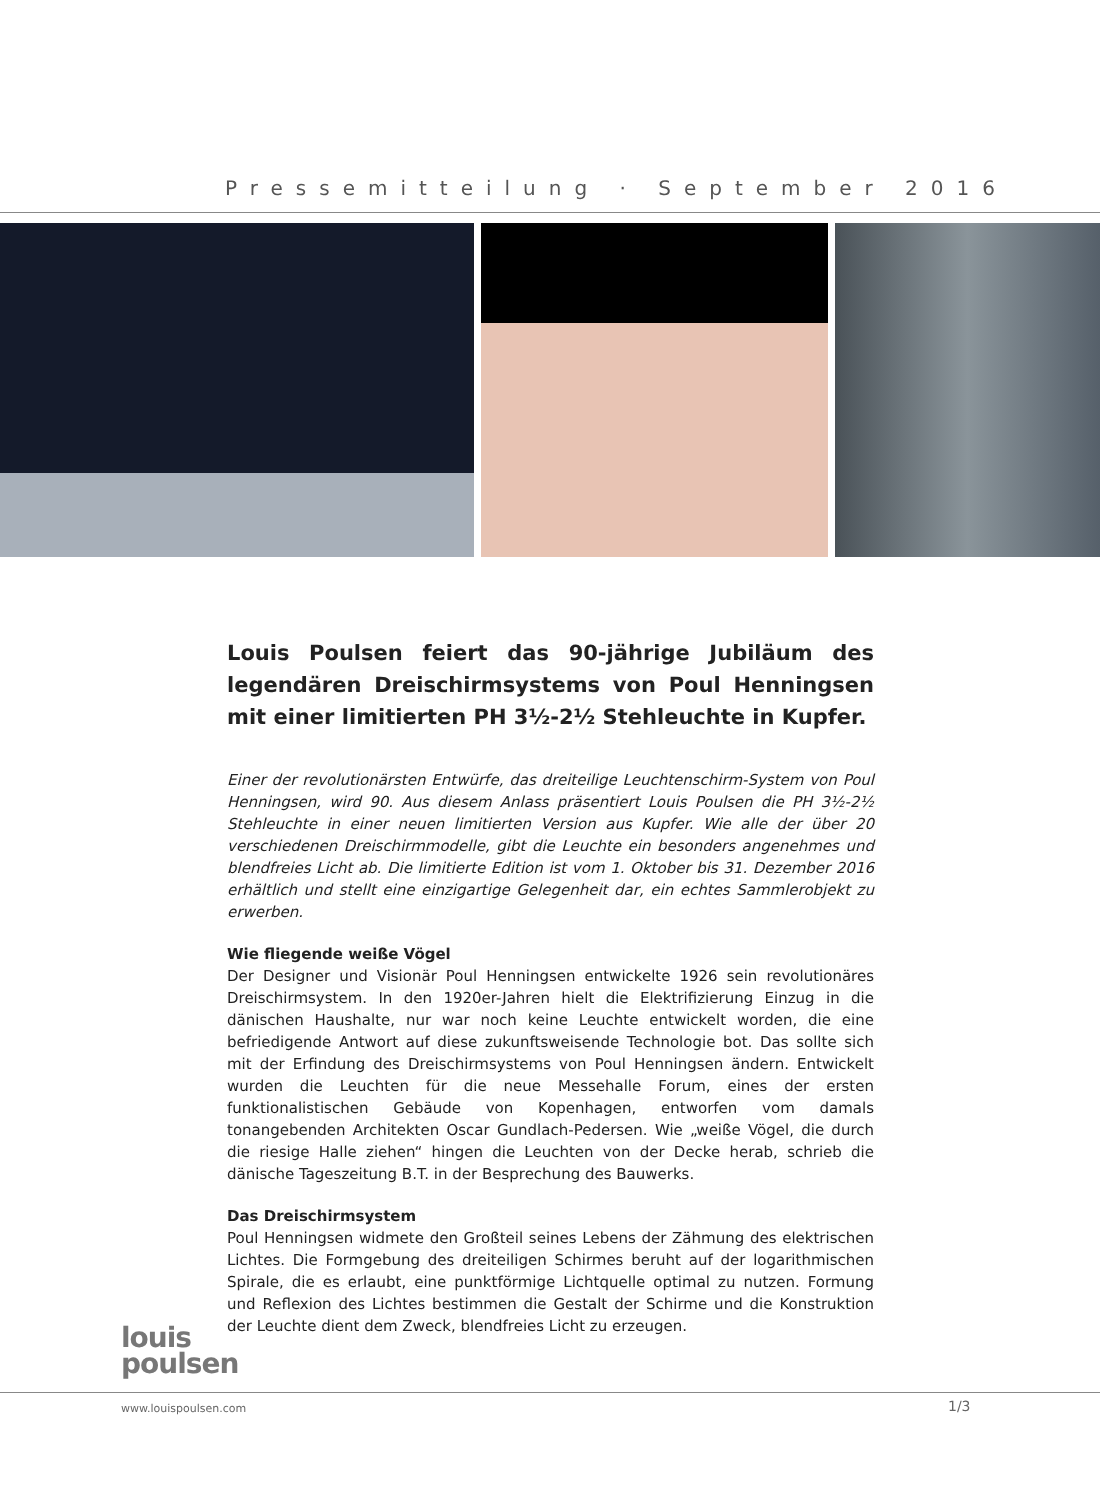Pressemitteilung · September 2016
Louis Poulsen feiert das 90-jährige Jubiläum des legendären Dreischirmsystems von Poul Henningsen mit einer limitierten PH 3½-2½ Stehleuchte in Kupfer.
Einer der revolutionärsten Entwürfe, das dreiteilige Leuchtenschirm-System von Poul Henningsen, wird 90. Aus diesem Anlass präsentiert Louis Poulsen die PH 3½-2½ Stehleuchte in einer neuen limitierten Version aus Kupfer. Wie alle der über 20 verschiedenen Dreischirmmodelle, gibt die Leuchte ein besonders angenehmes und blendfreies Licht ab. Die limitierte Edition ist vom 1. Oktober bis 31. Dezember 2016 erhältlich und stellt eine einzigartige Gelegenheit dar, ein echtes Sammlerobjekt zu erwerben.
Wie fliegende weiße Vögel
Der Designer und Visionär Poul Henningsen entwickelte 1926 sein revolutionäres Dreischirmsystem. In den 1920er-Jahren hielt die Elektrifizierung Einzug in die dänischen Haushalte, nur war noch keine Leuchte entwickelt worden, die eine befriedigende Antwort auf diese zukunftsweisende Technologie bot. Das sollte sich mit der Erfindung des Dreischirmsystems von Poul Henningsen ändern. Entwickelt wurden die Leuchten für die neue Messehalle Forum, eines der ersten funktionalistischen Gebäude von Kopenhagen, entworfen vom damals tonangebenden Architekten Oscar Gundlach-Pedersen. Wie „weiße Vögel, die durch die riesige Halle ziehen“ hingen die Leuchten von der Decke herab, schrieb die dänische Tageszeitung B.T. in der Besprechung des Bauwerks.
Das Dreischirmsystem
Poul Henningsen widmete den Großteil seines Lebens der Zähmung des elektrischen Lichtes. Die Formgebung des dreiteiligen Schirmes beruht auf der logarithmischen Spirale, die es erlaubt, eine punktförmige Lichtquelle optimal zu nutzen. Formung und Reflexion des Lichtes bestimmen die Gestalt der Schirme und die Konstruktion der Leuchte dient dem Zweck, blendfreies Licht zu erzeugen.
louis
poulsen
www.louispoulsen.com 1/3